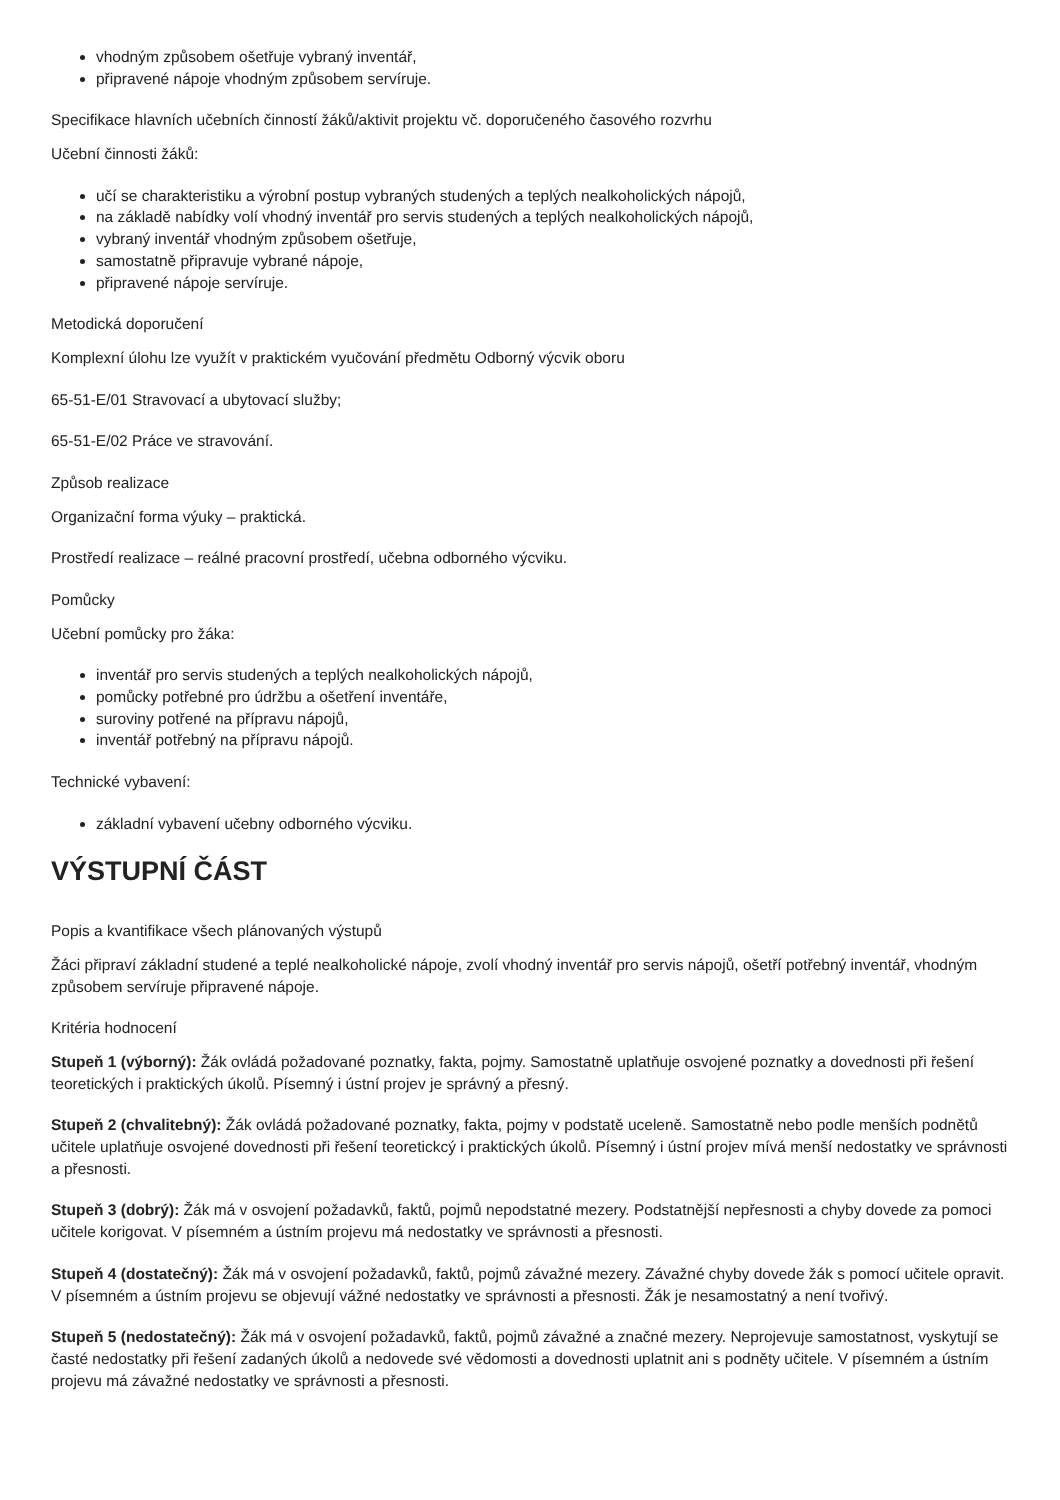vhodným způsobem ošetřuje vybraný inventář,
připravené nápoje vhodným způsobem servíruje.
Specifikace hlavních učebních činností žáků/aktivit projektu vč. doporučeného časového rozvrhu
Učební činnosti žáků:
učí se charakteristiku a výrobní postup vybraných studených a teplých nealkoholických nápojů,
na základě nabídky volí vhodný inventář pro servis studených a teplých nealkoholických nápojů,
vybraný inventář vhodným způsobem ošetřuje,
samostatně připravuje vybrané nápoje,
připravené nápoje servíruje.
Metodická doporučení
Komplexní úlohu lze využít v praktickém vyučování předmětu Odborný výcvik oboru
65-51-E/01 Stravovací a ubytovací služby;
65-51-E/02 Práce ve stravování.
Způsob realizace
Organizační forma výuky – praktická.
Prostředí realizace – reálné pracovní prostředí, učebna odborného výcviku.
Pomůcky
Učební pomůcky pro žáka:
inventář pro servis studených a teplých nealkoholických nápojů,
pomůcky potřebné pro údržbu a ošetření inventáře,
suroviny potřené na přípravu nápojů,
inventář potřebný na přípravu nápojů.
Technické vybavení:
základní vybavení učebny odborného výcviku.
VÝSTUPNÍ ČÁST
Popis a kvantifikace všech plánovaných výstupů
Žáci připraví základní studené a teplé nealkoholické nápoje, zvolí vhodný inventář pro servis nápojů, ošetří potřebný inventář, vhodným způsobem servíruje připravené nápoje.
Kritéria hodnocení
Stupeň 1 (výborný): Žák ovládá požadované poznatky, fakta, pojmy. Samostatně uplatňuje osvojené poznatky a dovednosti při řešení teoretických i praktických úkolů. Písemný i ústní projev je správný a přesný.
Stupeň 2 (chvalitebný): Žák ovládá požadované poznatky, fakta, pojmy v podstatě uceleně. Samostatně nebo podle menších podnětů učitele uplatňuje osvojené dovednosti při řešení teoretickcý i praktických úkolů. Písemný i ústní projev mívá menší nedostatky ve správnosti a přesnosti.
Stupeň 3 (dobrý): Žák má v osvojení požadavků, faktů, pojmů nepodstatné mezery. Podstatnější nepřesnosti a chyby dovede za pomoci učitele korigovat. V písemném a ústním projevu má nedostatky ve správnosti a přesnosti.
Stupeň 4 (dostatečný): Žák má v osvojení požadavků, faktů, pojmů závažné mezery. Závažné chyby dovede žák s pomocí učitele opravit. V písemném a ústním projevu se objevují vážné nedostatky ve správnosti a přesnosti. Žák je nesamostatný a není tvořivý.
Stupeň 5 (nedostatečný): Žák má v osvojení požadavků, faktů, pojmů závažné a značné mezery. Neprojevuje samostatnost, vyskytují se časté nedostatky při řešení zadaných úkolů a nedovede své vědomosti a dovednosti uplatnit ani s podněty učitele. V písemném a ústním projevu má závažné nedostatky ve správnosti a přesnosti.